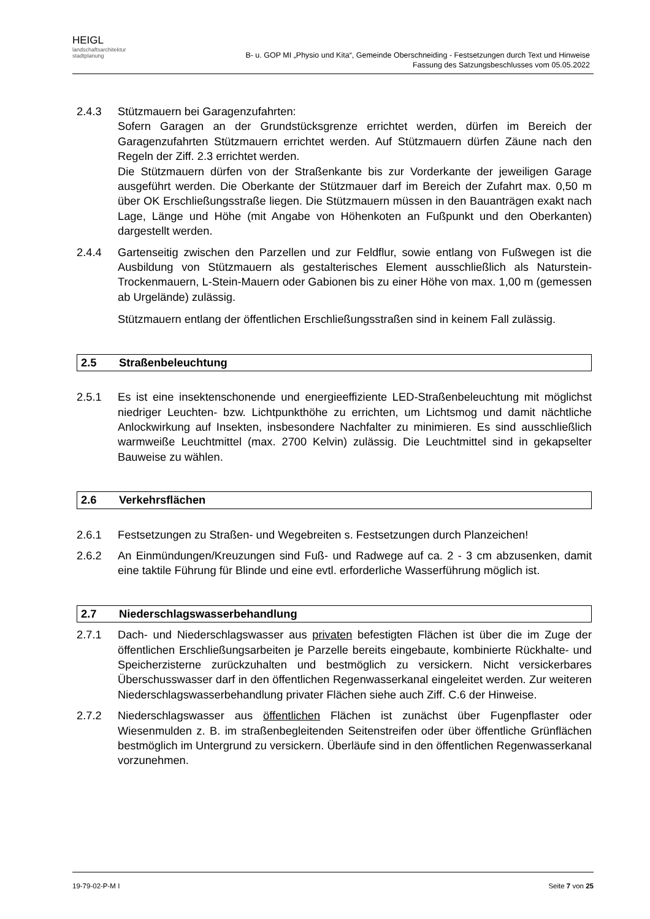HEIGL
landschaftsarchitektur
stadtplanung
B- u. GOP MI „Physio und Kita“, Gemeinde Oberschneiding - Festsetzungen durch Text und Hinweise
Fassung des Satzungsbeschlusses vom 05.05.2022
2.4.3 Stützmauern bei Garagenzufahrten:
Sofern Garagen an der Grundstücksgrenze errichtet werden, dürfen im Bereich der Garagenzufahrten Stützmauern errichtet werden. Auf Stützmauern dürfen Zäune nach den Regeln der Ziff. 2.3 errichtet werden.
Die Stützmauern dürfen von der Straßenkante bis zur Vorderkante der jeweiligen Garage ausgeführt werden. Die Oberkante der Stützmauer darf im Bereich der Zufahrt max. 0,50 m über OK Erschließungsstraße liegen. Die Stützmauern müssen in den Bauanträgen exakt nach Lage, Länge und Höhe (mit Angabe von Höhenkoten an Fußpunkt und den Oberkanten) dargestellt werden.
2.4.4 Gartenseitig zwischen den Parzellen und zur Feldflur, sowie entlang von Fußwegen ist die Ausbildung von Stützmauern als gestalterisches Element ausschließlich als Naturstein-Trockenmauern, L-Stein-Mauern oder Gabionen bis zu einer Höhe von max. 1,00 m (gemessen ab Urgelände) zulässig.
Stützmauern entlang der öffentlichen Erschließungsstraßen sind in keinem Fall zulässig.
2.5 Straßenbeleuchtung
2.5.1 Es ist eine insektenschonende und energieeffiziente LED-Straßenbeleuchtung mit möglichst niedriger Leuchten- bzw. Lichtpunkthöhe zu errichten, um Lichtsmog und damit nächtliche Anlockwirkung auf Insekten, insbesondere Nachfalter zu minimieren. Es sind ausschließlich warmweiße Leuchtmittel (max. 2700 Kelvin) zulässig. Die Leuchtmittel sind in gekapselter Bauweise zu wählen.
2.6 Verkehrsflächen
2.6.1 Festsetzungen zu Straßen- und Wegebreiten s. Festsetzungen durch Planzeichen!
2.6.2 An Einmündungen/Kreuzungen sind Fuß- und Radwege auf ca. 2 - 3 cm abzusenken, damit eine taktile Führung für Blinde und eine evtl. erforderliche Wasserführung möglich ist.
2.7 Niederschlagswasserbehandlung
2.7.1 Dach- und Niederschlagswasser aus privaten befestigten Flächen ist über die im Zuge der öffentlichen Erschließungsarbeiten je Parzelle bereits eingebaute, kombinierte Rückhalte- und Speicherzisterne zurückzuhalten und bestmöglich zu versickern. Nicht versickerbares Überschusswasser darf in den öffentlichen Regenwasserkanal eingeleitet werden. Zur weiteren Niederschlagswasserbehandlung privater Flächen siehe auch Ziff. C.6 der Hinweise.
2.7.2 Niederschlagswasser aus öffentlichen Flächen ist zunächst über Fugenpflaster oder Wiesenmulden z. B. im straßenbegleitenden Seitenstreifen oder über öffentliche Grünflächen bestmöglich im Untergrund zu versickern. Überläufe sind in den öffentlichen Regenwasserkanal vorzunehmen.
19-79-02-P-M I Seite 7 von 25